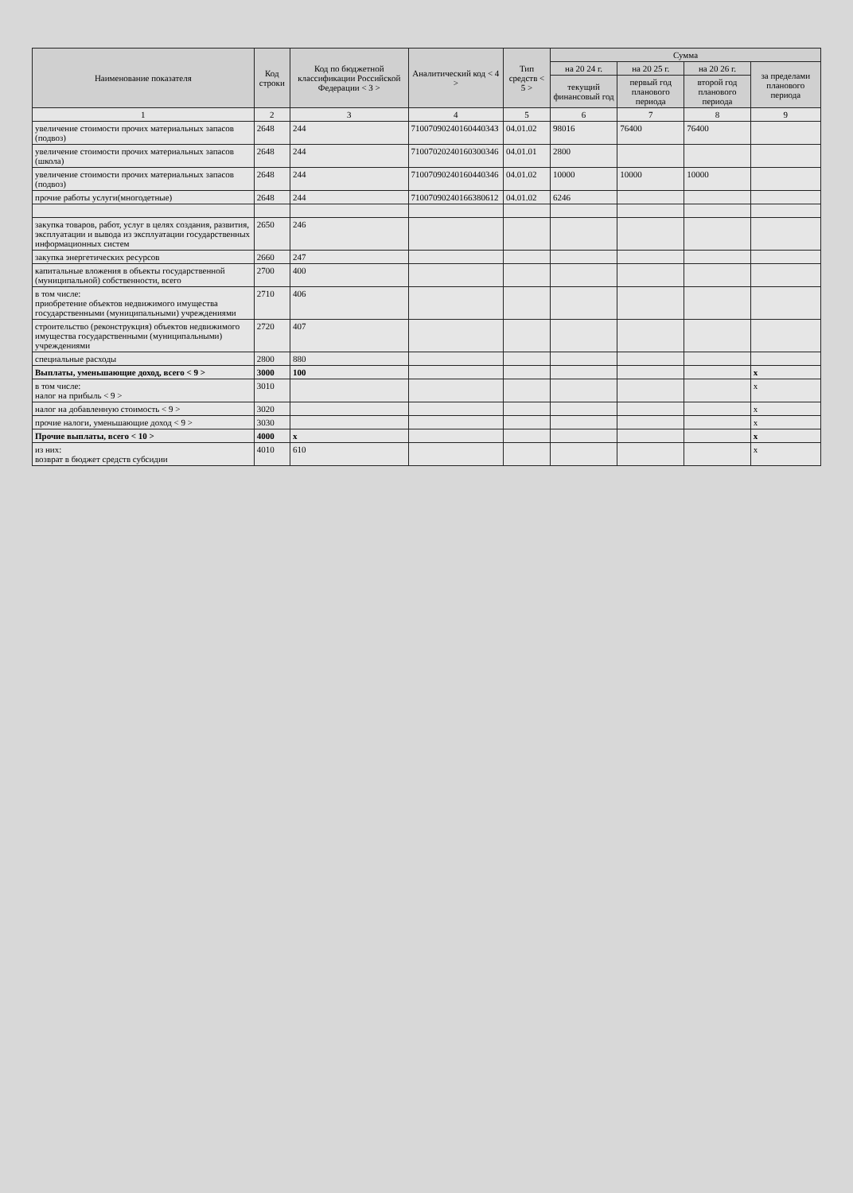| Наименование показателя | Код строки | Код по бюджетной классификации Российской Федерации < 3 > | Аналитический код < 4 > | Тип средств < 5 > | Сумма | | | |
| --- | --- | --- | --- | --- | --- | --- | --- | --- |
| | | | | | на 20 24 г. | на 20 25 г. | на 20 26 г. | за пределами планового периода |
| | | | | | текущий финансовый год | первый год планового периода | второй год планового периода | |
| 1 | 2 | 3 | 4 | 5 | 6 | 7 | 8 | 9 |
| увеличение стоимости прочих материальных запасов (подвоз) | 2648 | 244 | 7100709024016044034З | 04.01.02 | 98016 | 76400 | 76400 | |
| увеличение стоимости прочих материальных запасов (школа) | 2648 | 244 | 71007020240160300346 | 04.01.01 | 2800 | | | |
| увеличение стоимости прочих материальных запасов (подвоз) | 2648 | 244 | 71007090240160440346 | 04.01.02 | 10000 | 10000 | 10000 | |
| прочие работы услуги(многодетные) | 2648 | 244 | 71007090240166380612 | 04.01.02 | 6246 | | | |
| закупка товаров, работ, услуг в целях создания, развития, эксплуатации и вывода из эксплуатации государственных информационных систем | 2650 | 246 | | | | | | |
| закупка энергетических ресурсов | 2660 | 247 | | | | | | |
| капитальные вложения в объекты государственной (муниципальной) собственности, всего | 2700 | 400 | | | | | | |
| в том числе: приобретение объектов недвижимого имущества государственными (муниципальными) учреждениями | 2710 | 406 | | | | | | |
| строительство (реконструкция) объектов недвижимого имущества государственными (муниципальными) учреждениями | 2720 | 407 | | | | | | |
| специальные расходы | 2800 | 880 | | | | | | |
| Выплаты, уменьшающие доход, всего < 9 > | 3000 | 100 | | | | | | x |
| в том числе: налог на прибыль < 9 > | 3010 | | | | | | | x |
| налог на добавленную стоимость < 9 > | 3020 | | | | | | | x |
| прочие налоги, уменьшающие доход < 9 > | 3030 | | | | | | | x |
| Прочие выплаты, всего < 10 > | 4000 | x | | | | | | x |
| из них: возврат в бюджет средств субсидии | 4010 | 610 | | | | | | x |